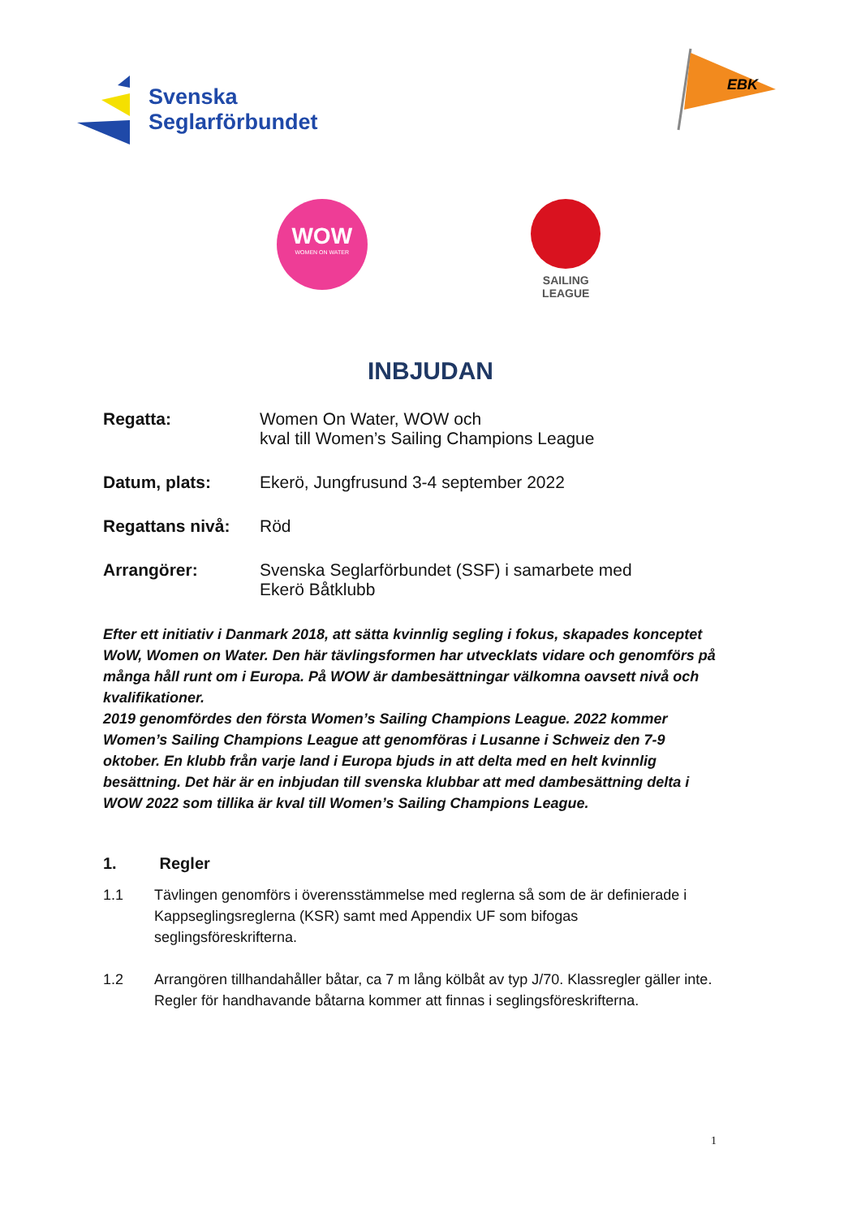Svenska
Seglarförbundet
EBK
WOW
WOMEN ON WATER
SAILING
LEAGUE
INBJUDAN
Regatta: Women On Water, WOW och
kval till Women’s Sailing Champions League
Datum, plats: Ekerö, Jungfrusund 3-4 september 2022
Regattans nivå: Röd
Arrangörer: Svenska Seglarförbundet (SSF) i samarbete med
Ekerö Båtklubb
Efter ett initiativ i Danmark 2018, att sätta kvinnlig segling i fokus, skapades konceptet WoW, Women on Water. Den här tävlingsformen har utvecklats vidare och genomförs på många håll runt om i Europa. På WOW är dambesättningar välkomna oavsett nivå och kvalifikationer.
2019 genomfördes den första Women’s Sailing Champions League. 2022 kommer Women’s Sailing Champions League att genomföras i Lusanne i Schweiz den 7-9 oktober. En klubb från varje land i Europa bjuds in att delta med en helt kvinnlig besättning. Det här är en inbjudan till svenska klubbar att med dambesättning delta i WOW 2022 som tillika är kval till Women’s Sailing Champions League.
1. Regler
1.1 Tävlingen genomförs i överensstämmelse med reglerna så som de är definierade i Kappseglingsreglerna (KSR) samt med Appendix UF som bifogas seglingsföreskrifterna.
1.2 Arrangören tillhandahåller båtar, ca 7 m lång kölbåt av typ J/70. Klassregler gäller inte. Regler för handhavande båtarna kommer att finnas i seglingsföreskrifterna.
1